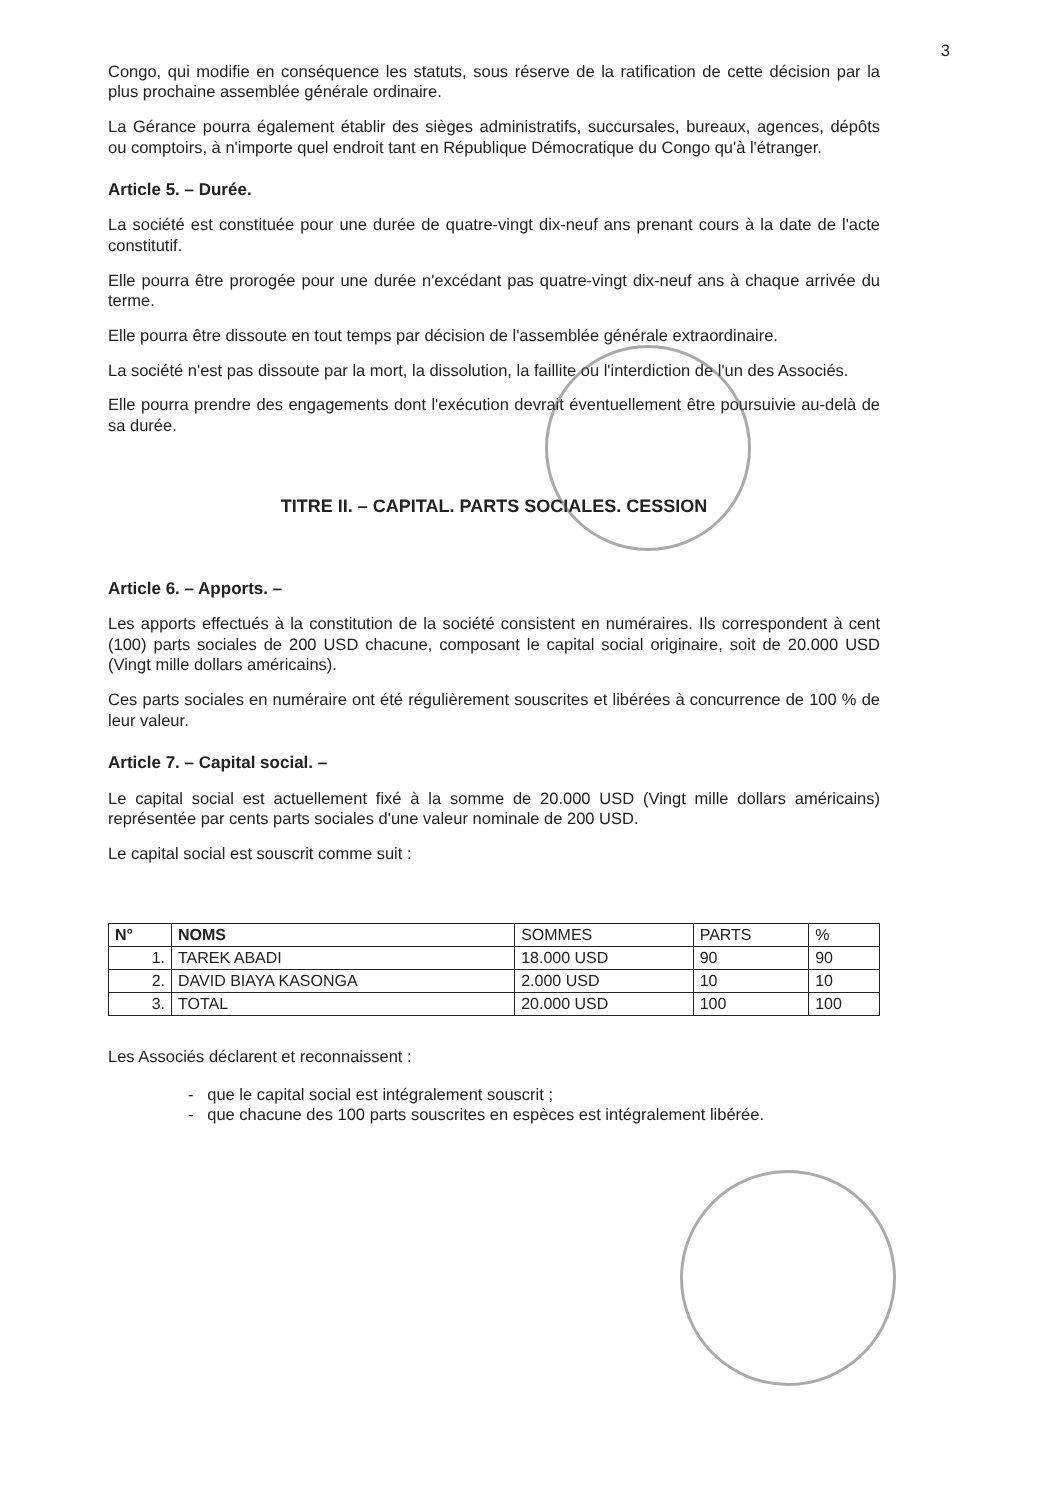3
Congo, qui modifie en conséquence les statuts, sous réserve de la ratification de cette décision par la plus prochaine assemblée générale ordinaire.
La Gérance pourra également établir des sièges administratifs, succursales, bureaux, agences, dépôts ou comptoirs, à n'importe quel endroit tant en République Démocratique du Congo qu'à l'étranger.
Article 5. – Durée.
La société est constituée pour une durée de quatre-vingt dix-neuf ans prenant cours à la date de l'acte constitutif.
Elle pourra être prorogée pour une durée n'excédant pas quatre-vingt dix-neuf ans à chaque arrivée du terme.
Elle pourra être dissoute en tout temps par décision de l'assemblée générale extraordinaire.
La société n'est pas dissoute par la mort, la dissolution, la faillite ou l'interdiction de l'un des Associés.
Elle pourra prendre des engagements dont l'exécution devrait éventuellement être poursuivie au-delà de sa durée.
TITRE II. – CAPITAL. PARTS SOCIALES. CESSION
Article 6. – Apports. –
Les apports effectués à la constitution de la société consistent en numéraires. Ils correspondent à cent (100) parts sociales de 200 USD chacune, composant le capital social originaire, soit de 20.000 USD (Vingt mille dollars américains).
Ces parts sociales en numéraire ont été régulièrement souscrites et libérées à concurrence de 100 % de leur valeur.
Article 7. – Capital social. –
Le capital social est actuellement fixé à la somme de 20.000 USD (Vingt mille dollars américains) représentée par cents parts sociales d'une valeur nominale de 200 USD.
Le capital social est souscrit comme suit :
| N° | NOMS | SOMMES | PARTS | % |
| --- | --- | --- | --- | --- |
| 1. | TAREK ABADI | 18.000 USD | 90 | 90 |
| 2. | DAVID BIAYA KASONGA | 2.000 USD | 10 | 10 |
| 3. | TOTAL | 20.000 USD | 100 | 100 |
Les Associés déclarent et reconnaissent :
- que le capital social est intégralement souscrit ;
- que chacune des 100 parts souscrites en espèces est intégralement libérée.